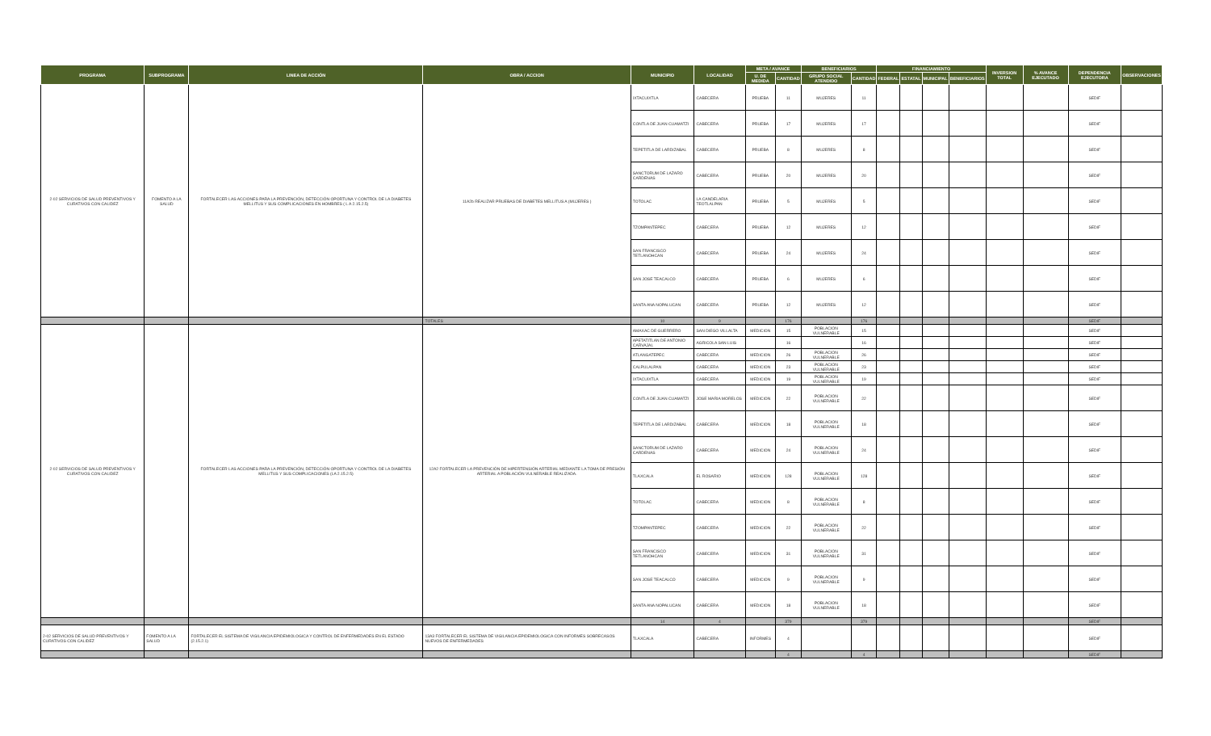| PROGRAMA | SUBPROGRAMA | LINEA DE ACCIÓN | OBRA / ACCION | MUNICIPIO | LOCALIDAD | META / AVANCE | | BENEFICIARIOS | | FINANCIAMIENTO | | | | INVERSION TOTAL | % AVANCE EJECUTADO | DEPENDENCIA EJECUTORA | OBSERVACIONES |
| --- | --- | --- | --- | --- | --- | --- | --- | --- | --- | --- | --- | --- | --- | --- | --- | --- | --- |
| | | | | | | U. DE MEDIDA | CANTIDAD | GRUPO SOCIAL ATENDIDO | CANTIDAD | FEDERAL | ESTATAL | MUNICIPAL | BENEFICIARIOS | | | | |
| 2-02 SERVICIOS DE SALUD PREVENTIVOS Y CURATIVOS CON CALIDEZ | FOMENTO A LA SALUD | FORTALECER LAS ACCIONES PARA LA PREVENCIÓN, DETECCIÓN OPORTUNA Y CONTROL DE LA DIABETES MELLITUS Y SUS COMPLICACIONES EN HOMBRES ( L A 2.15.2.5) | 11A2b REALIZAR PRUEBAS DE DIABETES MELLITUS A (MUJERES ) | IXTACUIXTLA | CABECERA | PRUEBA | 11 | MUJERES | 11 | | | | | | | SEDIF | |
| | | | | CONTLA DE JUAN CUAMATZI | CABECERA | PRUEBA | 17 | MUJERES | 17 | | | | | | | SEDIF | |
| | | | | TEPETITLA DE LARDIZABAL | CABECERA | PRUEBA | 8 | MUJERES | 8 | | | | | | | SEDIF | |
| | | | | SANCTORUM DE LAZARO CARDENAS | CABECERA | PRUEBA | 20 | MUJERES | 20 | | | | | | | SEDIF | |
| | | | | TOTOLAC | LA CANDELARIA TEOTLALPAN | PRUEBA | 5 | MUJERES | 5 | | | | | | | SEDIF | |
| | | | | TZOMPANTEPEC | CABECERA | PRUEBA | 12 | MUJERES | 12 | | | | | | | SEDIF | |
| | | | | SAN FRANCISCO TETLANOHCAN | CABECERA | PRUEBA | 24 | MUJERES | 24 | | | | | | | SEDIF | |
| | | | | SAN JOSE TEACALCO | CABECERA | PRUEBA | 6 | MUJERES | 6 | | | | | | | SEDIF | |
| | | | | SANTA ANA NOPALUCAN | CABECERA | PRUEBA | 12 | MUJERES | 12 | | | | | | | SEDIF | |
| | | | TOTALES | 10 | 9 | | 176 | | 176 | | | | | | | SEDIF | |
| 2-02 SERVICIOS DE SALUD PREVENTIVOS Y CURATIVOS CON CALIDEZ | | FORTALECER LAS ACCIONES PARA LA PREVENCIÓN, DETECCIÓN OPORTUNA Y CONTROL DE LA DIABETES MELLITUS Y SUS COMPLICACIONES (LA 2.15.2.5) | 12A2 FORTALECER LA PREVENCIÓN DE HIPERTENSIÓN ARTERIAL MEDIANTE LA TOMA DE PRESIÓN ARTERIAL A POBLACIÓN VULNERABLE REALIZADA. | AMAXAC DE GUERRERO | SAN DIEGO VILLALTA | MEDICION | 15 | POBLACION VULNERABLE | 15 | | | | | | | SEDIF | |
| | | | | APETATITLAN DE ANTONIO CARVAJAL | AGRICOLA SAN LUIS | | 16 | | 16 | | | | | | | SEDIF | |
| | | | | ATLANGATEPEC | CABECERA | MEDICION | 26 | POBLACION VULNERABLE | 26 | | | | | | | SEDIF | |
| | | | | CALPULALPAN | CABECERA | MEDICION | 23 | POBLACION VULNERABLE | 23 | | | | | | | SEDIF | |
| | | | | IXTACUIXTLA | CABECERA | MEDICION | 19 | POBLACION VULNERABLE | 19 | | | | | | | SEDIF | |
| | | | | CONTLA DE JUAN CUAMATZI | JOSE MARIA MORELOS | MEDICION | 22 | POBLACION VULNERABLE | 22 | | | | | | | SEDIF | |
| | | | | TEPETITLA DE LARDIZABAL | CABECERA | MEDICION | 18 | POBLACION VULNERABLE | 18 | | | | | | | SEDIF | |
| | | | | SANCTORUM DE LAZARO CARDENAS | CABECERA | MEDICION | 24 | POBLACION VULNERABLE | 24 | | | | | | | SEDIF | |
| | | | | TLAXCALA | EL ROSARIO | MEDICION | 128 | POBLACION VULNERABLE | 128 | | | | | | | SEDIF | |
| | | | | TOTOLAC | CABECERA | MEDICION | 8 | POBLACION VULNERABLE | 8 | | | | | | | SEDIF | |
| | | | | TZOMPANTEPEC | CABECERA | MEDICION | 22 | POBLACION VULNERABLE | 22 | | | | | | | SEDIF | |
| | | | | SAN FRANCISCO TETLANOHCAN | CABECERA | MEDICION | 31 | POBLACION VULNERABLE | 31 | | | | | | | SEDIF | |
| | | | | SAN JOSE TEACALCO | CABECERA | MEDICION | 9 | POBLACION VULNERABLE | 9 | | | | | | | SEDIF | |
| | | | | SANTA ANA NOPALUCAN | CABECERA | MEDICION | 18 | POBLACION VULNERABLE | 18 | | | | | | | SEDIF | |
| | | | | 14 | 4 | | 379 | | 379 | | | | | | | SEDIF | |
| 2-02 SERVICIOS DE SALUD PREVENTIVOS Y CURATIVOS CON CALIDEZ | FOMENTO A LA SALUD | FORTALECER EL SISTEMA DE VIGILANCIA EPIDEMIOLOGICA Y CONTROL DE ENFERMEDADES EN EL ESTADO (2.15.2.1) | 13A3 FORTALECER EL SISTEMA DE VIGILANCIA EPIDEMIOLOGICA CON INFORMES SOBRECASOS NUEVOS DE ENFERMEDADES | TLAXCALA | CABECERA | INFORMES | 4 | | | | | | | | | SEDIF | |
| | | | | | | | 4 | | 4 | | | | | | | SEDIF | |